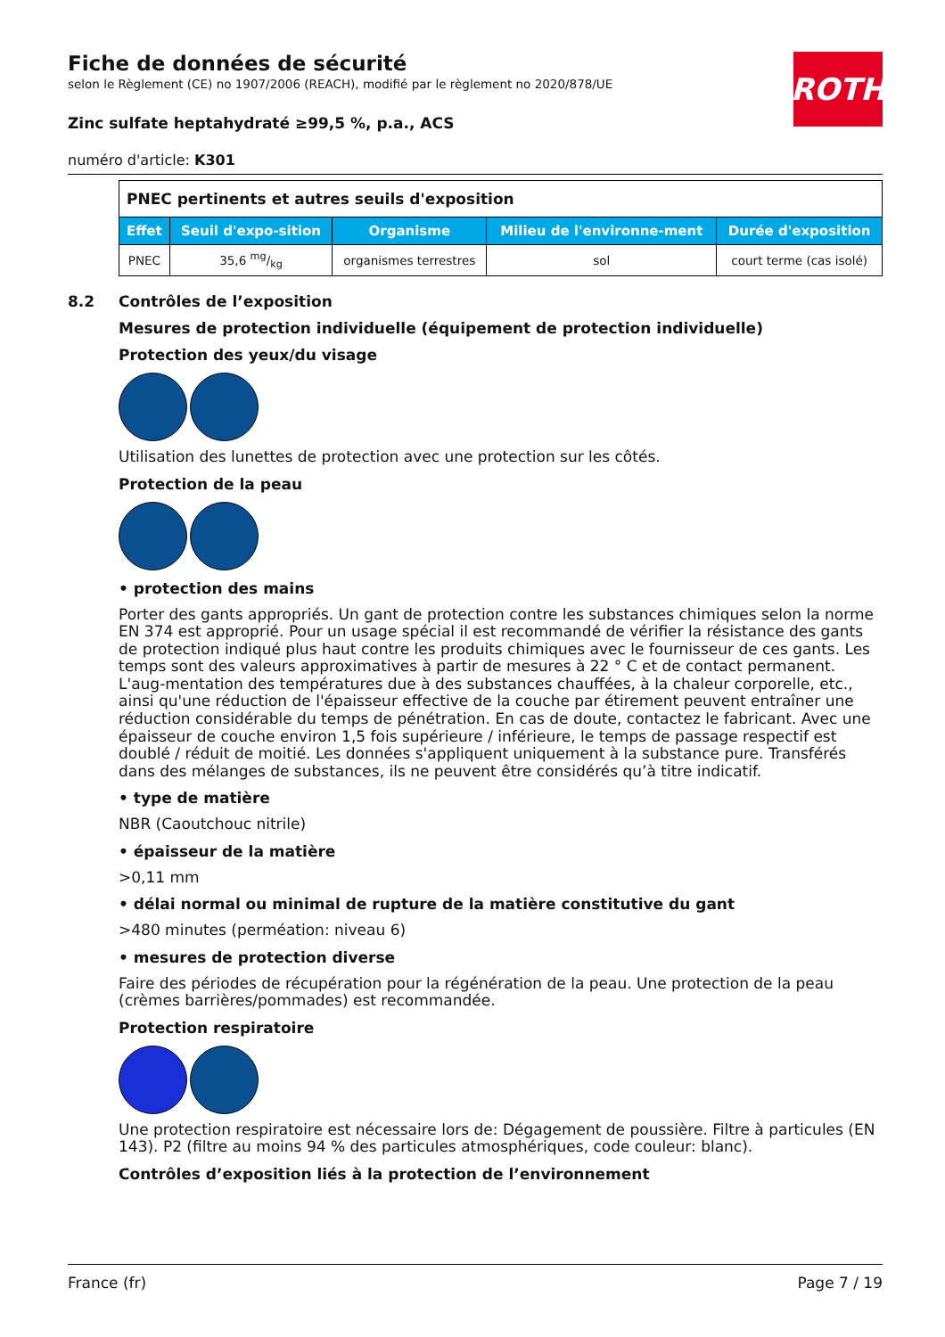ROTH
Fiche de données de sécurité
selon le Règlement (CE) no 1907/2006 (REACH), modifié par le règlement no 2020/878/UE
Zinc sulfate heptahydraté ≥99,5 %, p.a., ACS
numéro d'article: K301
| PNEC pertinents et autres seuils d'exposition | | | | |
| Effet | Seuil d'expo-sition | Organisme | Milieu de l'environne-ment | Durée d'exposition |
| PNEC | 35,6 mg/kg | organismes terrestres | sol | court terme (cas isolé) |
8.2 Contrôles de l’exposition
Mesures de protection individuelle (équipement de protection individuelle)
Protection des yeux/du visage
Utilisation des lunettes de protection avec une protection sur les côtés.
Protection de la peau
• protection des mains
Porter des gants appropriés. Un gant de protection contre les substances chimiques selon la norme EN 374 est approprié. Pour un usage spécial il est recommandé de vérifier la résistance des gants de protection indiqué plus haut contre les produits chimiques avec le fournisseur de ces gants. Les temps sont des valeurs approximatives à partir de mesures à 22 ° C et de contact permanent. L'aug-mentation des températures due à des substances chauffées, à la chaleur corporelle, etc., ainsi qu'une réduction de l'épaisseur effective de la couche par étirement peuvent entraîner une réduction considérable du temps de pénétration. En cas de doute, contactez le fabricant. Avec une épaisseur de couche environ 1,5 fois supérieure / inférieure, le temps de passage respectif est doublé / réduit de moitié. Les données s'appliquent uniquement à la substance pure. Transférés dans des mélanges de substances, ils ne peuvent être considérés qu’à titre indicatif.
• type de matière
NBR (Caoutchouc nitrile)
• épaisseur de la matière
>0,11 mm
• délai normal ou minimal de rupture de la matière constitutive du gant
>480 minutes (perméation: niveau 6)
• mesures de protection diverse
Faire des périodes de récupération pour la régénération de la peau. Une protection de la peau (crèmes barrières/pommades) est recommandée.
Protection respiratoire
Une protection respiratoire est nécessaire lors de: Dégagement de poussière. Filtre à particules (EN 143). P2 (filtre au moins 94 % des particules atmosphériques, code couleur: blanc).
Contrôles d’exposition liés à la protection de l’environnement
France (fr) Page 7 / 19